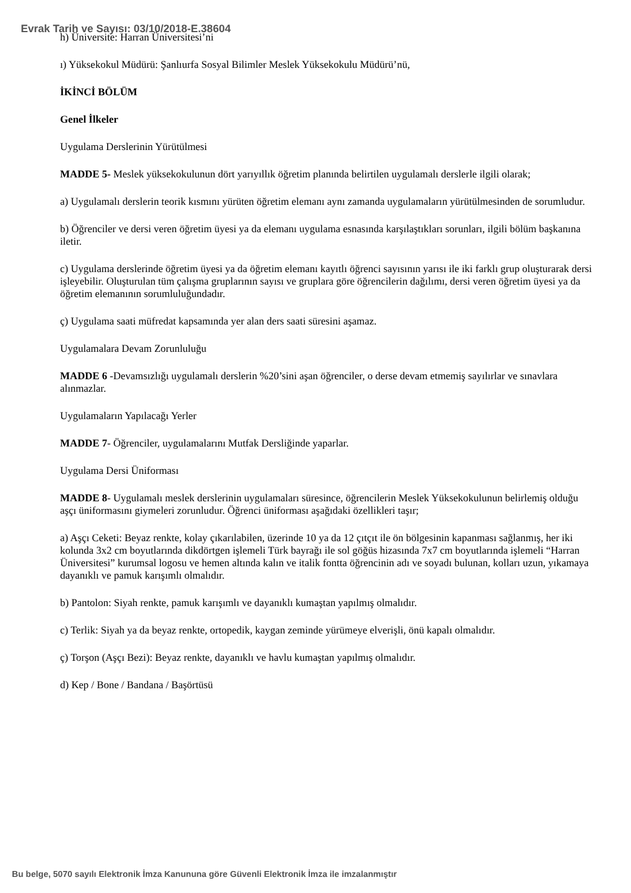Evrak Tarih ve Sayısı: 03/10/2018-E.38604
h) Üniversite: Harran Üniversitesi’ni
ı) Yüksekokul Müdürü: Şanlıurfa Sosyal Bilimler Meslek Yüksekokulu Müdürü’nü,
İKİNCİ BÖLÜM
Genel İlkeler
Uygulama Derslerinin Yürütülmesi
MADDE 5- Meslek yüksekokulunun dört yarıyıllık öğretim planında belirtilen uygulamalı derslerle ilgili olarak;
a) Uygulamalı derslerin teorik kısmını yürüten öğretim elemanı aynı zamanda uygulamaların yürütülmesinden de sorumludur.
b) Öğrenciler ve dersi veren öğretim üyesi ya da elemanı uygulama esnasında karşılaştıkları sorunları, ilgili bölüm başkanına iletir.
c) Uygulama derslerinde öğretim üyesi ya da öğretim elemanı kayıtlı öğrenci sayısının yarısı ile iki farklı grup oluşturarak dersi işleyebilir. Oluşturulan tüm çalışma gruplarının sayısı ve gruplara göre öğrencilerin dağılımı, dersi veren öğretim üyesi ya da öğretim elemanının sorumluluğundadır.
ç) Uygulama saati müfredat kapsamında yer alan ders saati süresini aşamaz.
Uygulamalara Devam Zorunluluğu
MADDE 6 -Devamsızlığı uygulamalı derslerin %20’sini aşan öğrenciler, o derse devam etmemiş sayılırlar ve sınavlara alınmazlar.
Uygulamaların Yapılacağı Yerler
MADDE 7- Öğrenciler, uygulamalarını Mutfak Dersliğinde yaparlar.
Uygulama Dersi Üniforması
MADDE 8- Uygulamalı meslek derslerinin uygulamaları süresince, öğrencilerin Meslek Yüksekokulunun belirlemiş olduğu aşçı üniformasını giymeleri zorunludur. Öğrenci üniforması aşağıdaki özellikleri taşır;
a) Aşçı Ceketi: Beyaz renkte, kolay çıkarılabilen, üzerinde 10 ya da 12 çıtçıt ile ön bölgesinin kapanması sağlanmış, her iki kolunda 3x2 cm boyutlarında dikdörtgen işlemeli Türk bayrağı ile sol göğüs hizasında 7x7 cm boyutlarında işlemeli “Harran Üniversitesi” kurumsal logosu ve hemen altında kalın ve italik fontta öğrencinin adı ve soyadı bulunan, kolları uzun, yıkamaya dayanıklı ve pamuk karışımlı olmalıdır.
b) Pantolon: Siyah renkte, pamuk karışımlı ve dayanıklı kumaştan yapılmış olmalıdır.
c) Terlik: Siyah ya da beyaz renkte, ortopedik, kaygan zeminde yürümeye elverişli, önü kapalı olmalıdır.
ç) Torşon (Aşçı Bezi): Beyaz renkte, dayanıklı ve havlu kumaştan yapılmış olmalıdır.
d) Kep / Bone / Bandana / Başörtüsü
Bu belge, 5070 sayılı Elektronik İmza Kanununa göre Güvenli Elektronik İmza ile imzalanmıştır